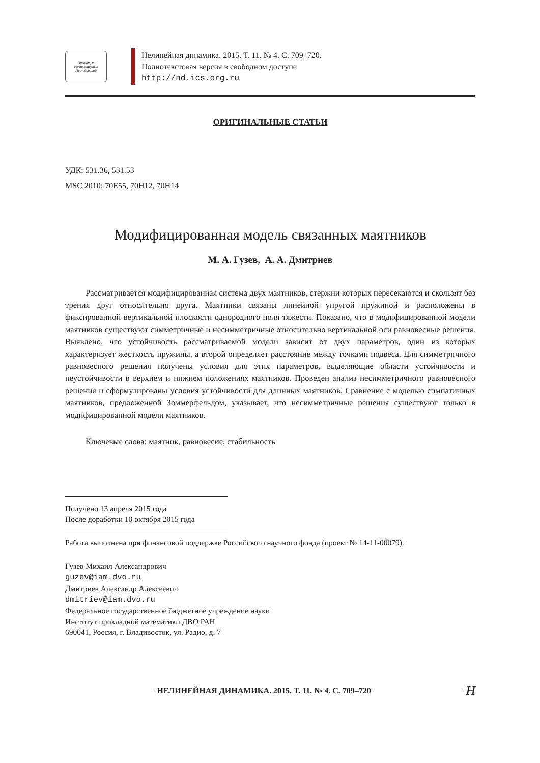Институт Компьютерных Исследований
Нелинейная динамика. 2015. Т. 11. № 4. С. 709–720.
Полнотекстовая версия в свободном доступе
http://nd.ics.org.ru
ОРИГИНАЛЬНЫЕ СТАТЬИ
УДК: 531.36, 531.53
MSC 2010: 70E55, 70H12, 70H14
Модифицированная модель связанных маятников
М. А. Гузев, А. А. Дмитриев
Рассматривается модифицированная система двух маятников, стержни которых пересекаются и скользят без трения друг относительно друга. Маятники связаны линейной упругой пружиной и расположены в фиксированной вертикальной плоскости однородного поля тяжести. Показано, что в модифицированной модели маятников существуют симметричные и несимметричные относительно вертикальной оси равновесные решения. Выявлено, что устойчивость рассматриваемой модели зависит от двух параметров, один из которых характеризует жесткость пружины, а второй определяет расстояние между точками подвеса. Для симметричного равновесного решения получены условия для этих параметров, выделяющие области устойчивости и неустойчивости в верхнем и нижнем положениях маятников. Проведен анализ несимметричного равновесного решения и сформулированы условия устойчивости для длинных маятников. Сравнение с моделью симпатичных маятников, предложенной Зоммерфельдом, указывает, что несимметричные решения существуют только в модифицированной модели маятников.
Ключевые слова: маятник, равновесие, стабильность
Получено 13 апреля 2015 года
После доработки 10 октября 2015 года
Работа выполнена при финансовой поддержке Российского научного фонда (проект № 14-11-00079).
Гузев Михаил Александрович
guzev@iam.dvo.ru
Дмитриев Александр Алексеевич
dmitriev@iam.dvo.ru
Федеральное государственное бюджетное учреждение науки
Институт прикладной математики ДВО РАН
690041, Россия, г. Владивосток, ул. Радио, д. 7
НЕЛИНЕЙНАЯ ДИНАМИКА. 2015. Т. 11. № 4. С. 709–720
Н